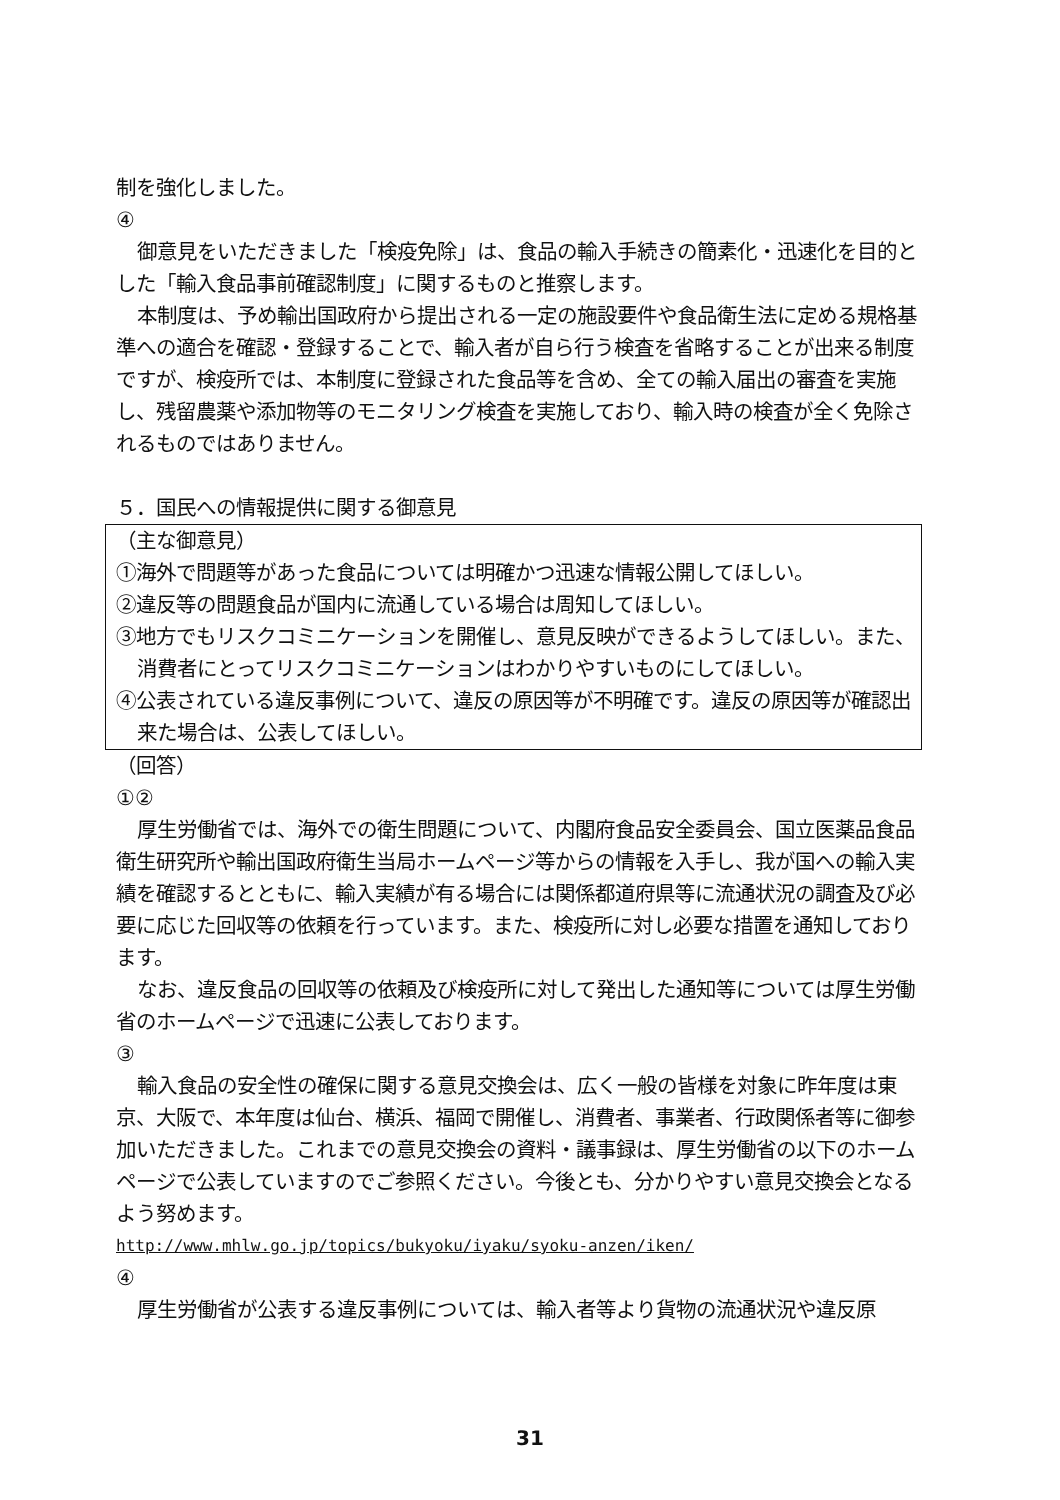制を強化しました。
④
御意見をいただきました「検疫免除」は、食品の輸入手続きの簡素化・迅速化を目的とした「輸入食品事前確認制度」に関するものと推察します。
本制度は、予め輸出国政府から提出される一定の施設要件や食品衛生法に定める規格基準への適合を確認・登録することで、輸入者が自ら行う検査を省略することが出来る制度ですが、検疫所では、本制度に登録された食品等を含め、全ての輸入届出の審査を実施し、残留農薬や添加物等のモニタリング検査を実施しており、輸入時の検査が全く免除されるものではありません。
５．国民への情報提供に関する御意見
（主な御意見）
①海外で問題等があった食品については明確かつ迅速な情報公開してほしい。
②違反等の問題食品が国内に流通している場合は周知してほしい。
③地方でもリスクコミニケーションを開催し、意見反映ができるようしてほしい。また、消費者にとってリスクコミニケーションはわかりやすいものにしてほしい。
④公表されている違反事例について、違反の原因等が不明確です。違反の原因等が確認出来た場合は、公表してほしい。
（回答）
①②
厚生労働省では、海外での衛生問題について、内閣府食品安全委員会、国立医薬品食品衛生研究所や輸出国政府衛生当局ホームページ等からの情報を入手し、我が国への輸入実績を確認するとともに、輸入実績が有る場合には関係都道府県等に流通状況の調査及び必要に応じた回収等の依頼を行っています。また、検疫所に対し必要な措置を通知しております。
なお、違反食品の回収等の依頼及び検疫所に対して発出した通知等については厚生労働省のホームページで迅速に公表しております。
③
輸入食品の安全性の確保に関する意見交換会は、広く一般の皆様を対象に昨年度は東京、大阪で、本年度は仙台、横浜、福岡で開催し、消費者、事業者、行政関係者等に御参加いただきました。これまでの意見交換会の資料・議事録は、厚生労働省の以下のホームページで公表していますのでご参照ください。今後とも、分かりやすい意見交換会となるよう努めます。
http://www.mhlw.go.jp/topics/bukyoku/iyaku/syoku-anzen/iken/
④
厚生労働省が公表する違反事例については、輸入者等より貨物の流通状況や違反原
31